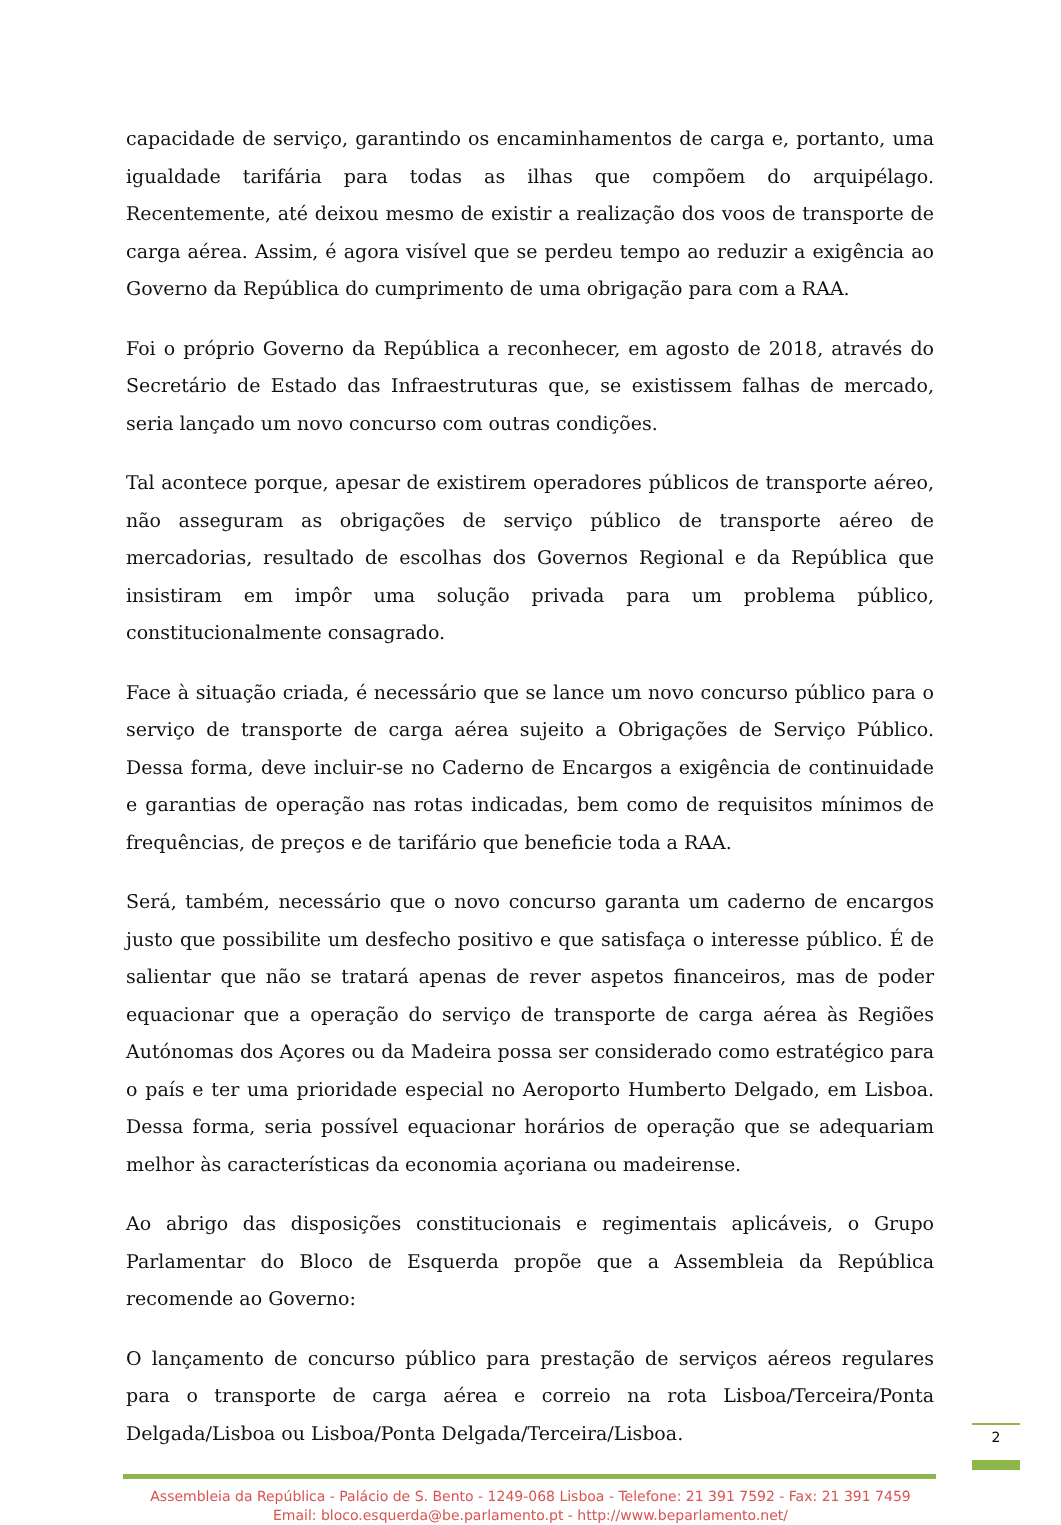capacidade de serviço, garantindo os encaminhamentos de carga e, portanto, uma igualdade tarifária para todas as ilhas que compõem do arquipélago. Recentemente, até deixou mesmo de existir a realização dos voos de transporte de carga aérea. Assim, é agora visível que se perdeu tempo ao reduzir a exigência ao Governo da República do cumprimento de uma obrigação para com a RAA.
Foi o próprio Governo da República a reconhecer, em agosto de 2018, através do Secretário de Estado das Infraestruturas que, se existissem falhas de mercado, seria lançado um novo concurso com outras condições.
Tal acontece porque, apesar de existirem operadores públicos de transporte aéreo, não asseguram as obrigações de serviço público de transporte aéreo de mercadorias, resultado de escolhas dos Governos Regional e da República que insistiram em impôr uma solução privada para um problema público, constitucionalmente consagrado.
Face à situação criada, é necessário que se lance um novo concurso público para o serviço de transporte de carga aérea sujeito a Obrigações de Serviço Público. Dessa forma, deve incluir-se no Caderno de Encargos a exigência de continuidade e garantias de operação nas rotas indicadas, bem como de requisitos mínimos de frequências, de preços e de tarifário que beneficie toda a RAA.
Será, também, necessário que o novo concurso garanta um caderno de encargos justo que possibilite um desfecho positivo e que satisfaça o interesse público. É de salientar que não se tratará apenas de rever aspetos financeiros, mas de poder equacionar que a operação do serviço de transporte de carga aérea às Regiões Autónomas dos Açores ou da Madeira possa ser considerado como estratégico para o país e ter uma prioridade especial no Aeroporto Humberto Delgado, em Lisboa. Dessa forma, seria possível equacionar horários de operação que se adequariam melhor às características da economia açoriana ou madeirense.
Ao abrigo das disposições constitucionais e regimentais aplicáveis, o Grupo Parlamentar do Bloco de Esquerda propõe que a Assembleia da República recomende ao Governo:
O lançamento de concurso público para prestação de serviços aéreos regulares para o transporte de carga aérea e correio na rota Lisboa/Terceira/Ponta Delgada/Lisboa ou Lisboa/Ponta Delgada/Terceira/Lisboa.
Assembleia da República - Palácio de S. Bento - 1249-068 Lisboa - Telefone: 21 391 7592 - Fax: 21 391 7459
Email: bloco.esquerda@be.parlamento.pt - http://www.beparlamento.net/
2